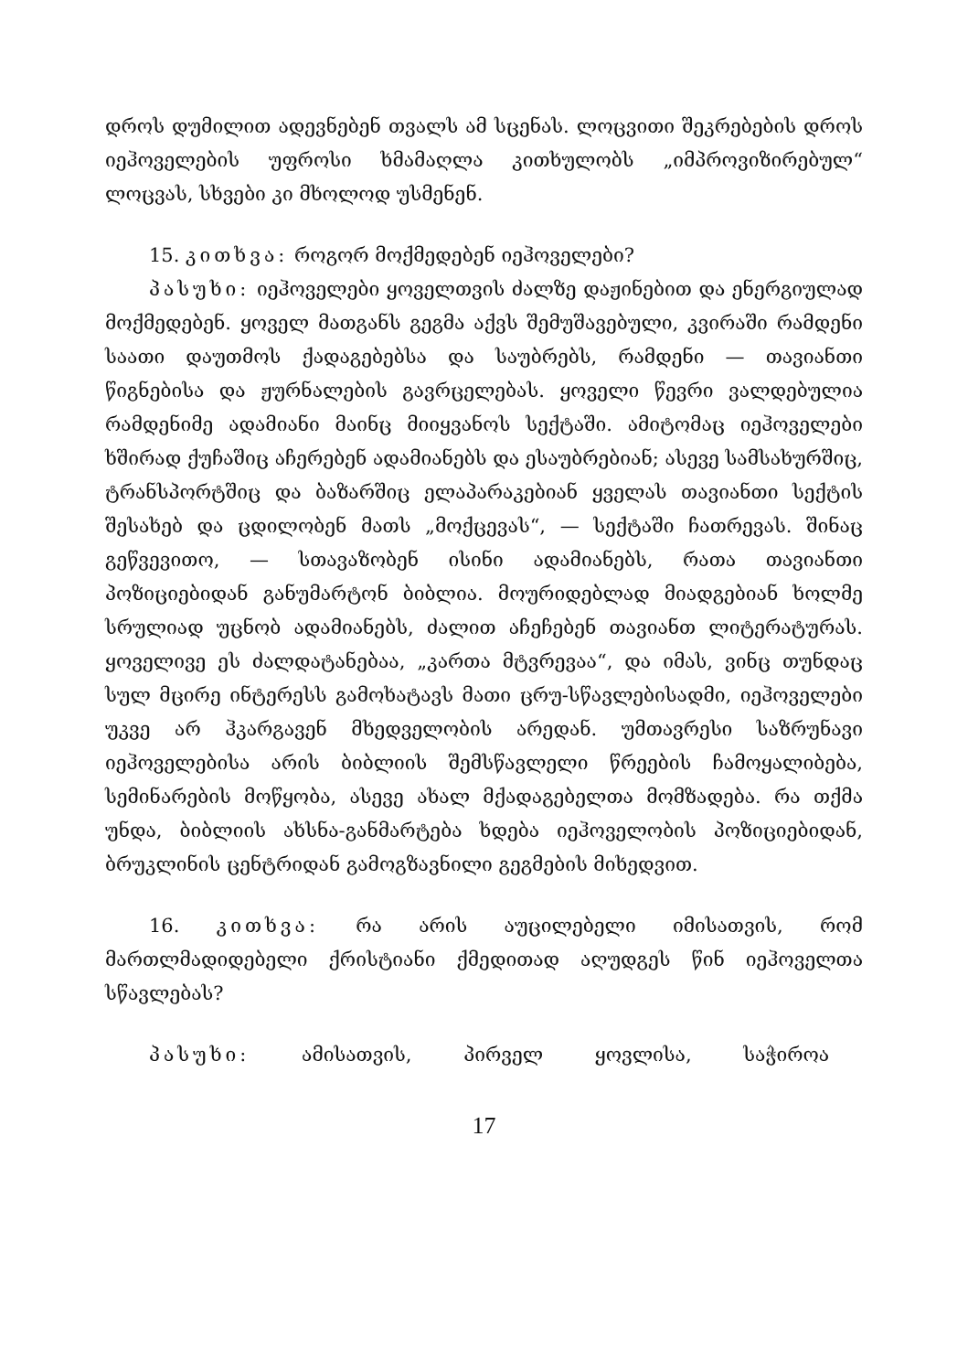დროს დუმილით ადევნებენ თვალს ამ სცენას. ლოცვითი შეკრებების დროს იეჰოველების უფროსი ხმამაღლა კითხულობს „იმპროვიზირებულ“ ლოცვას, სხვები კი მხოლოდ უსმენენ.
15. კითხვა: როგორ მოქმედებენ იეჰოველები?
პასუხი: იეჰოველები ყოველთვის ძალზე დაჟინებით და ენერგიულად მოქმედებენ. ყოველ მათგანს გეგმა აქვს შემუშავებული, კვირაში რამდენი საათი დაუთმოს ქადაგებებსა და საუბრებს, რამდენი — თავიანთი წიგნებისა და ჟურნალების გავრცელებას. ყოველი წევრი ვალდებულია რამდენიმე ადამიანი მაინც მიიყვანოს სექტაში. ამიტომაც იეჰოველები ხშირად ქუჩაშიც აჩერებენ ადამიანებს და ესაუბრებიან; ასევე სამსახურშიც, ტრანსპორტშიც და ბაზარშიც ელაპარაკებიან ყველას თავიანთი სექტის შესახებ და ცდილობენ მათს „მოქცევას“, — სექტაში ჩათრევას. შინაც გეწვევითო, — სთავაზობენ ისინი ადამიანებს, რათა თავიანთი პოზიციებიდან განუმარტონ ბიბლია. მოურიდებლად მიადგებიან ხოლმე სრულიად უცნობ ადამიანებს, ძალით აჩეჩებენ თავიანთ ლიტერატურას. ყოველივე ეს ძალდატანებაა, „კართა მტვრევაა“, და იმას, ვინც თუნდაც სულ მცირე ინტერესს გამოხატავს მათი ცრუ-სწავლებისადმი, იეჰოველები უკვე არ ჰკარგავენ მხედველობის არედან. უმთავრესი საზრუნავი იეჰოველებისა არის ბიბლიის შემსწავლელი წრეების ჩამოყალიბება, სემინარების მოწყობა, ასევე ახალ მქადაგებელთა მომზადება. რა თქმა უნდა, ბიბლიის ახსნა-განმარტება ხდება იეჰოველობის პოზიციებიდან, ბრუკლინის ცენტრიდან გამოგზავნილი გეგმების მიხედვით.
16. კითხვა: რა არის აუცილებელი იმისათვის, რომ მართლმადიდებელი ქრისტიანი ქმედითად აღუდგეს წინ იეჰოველთა სწავლებას?
პასუხი: ამისათვის, პირველ ყოვლისა, საჭიროა
17